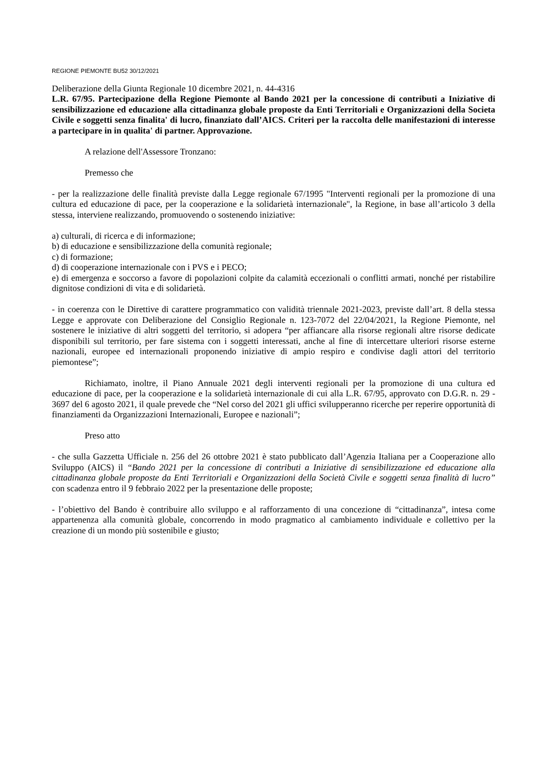REGIONE PIEMONTE BU52 30/12/2021
Deliberazione della Giunta Regionale 10 dicembre 2021, n. 44-4316
L.R. 67/95. Partecipazione della Regione Piemonte al Bando 2021 per la concessione di contributi a Iniziative di sensibilizzazione ed educazione alla cittadinanza globale proposte da Enti Territoriali e Organizzazioni della Societa Civile e soggetti senza finalita' di lucro, finanziato dall’AICS. Criteri per la raccolta delle manifestazioni di interesse a partecipare in in qualita' di partner. Approvazione.
A relazione dell'Assessore Tronzano:
Premesso che
- per la realizzazione delle finalità previste dalla Legge regionale 67/1995 "Interventi regionali per la promozione di una cultura ed educazione di pace, per la cooperazione e la solidarietà internazionale", la Regione, in base all’articolo 3 della stessa, interviene realizzando, promuovendo o sostenendo iniziative:
a) culturali, di ricerca e di informazione;
b) di educazione e sensibilizzazione della comunità regionale;
c) di formazione;
d) di cooperazione internazionale con i PVS e i PECO;
e) di emergenza e soccorso a favore di popolazioni colpite da calamità eccezionali o conflitti armati, nonché per ristabilire dignitose condizioni di vita e di solidarietà.
- in coerenza con le Direttive di carattere programmatico con validità triennale 2021-2023, previste dall’art. 8 della stessa Legge e approvate con Deliberazione del Consiglio Regionale n. 123-7072 del 22/04/2021, la Regione Piemonte, nel sostenere le iniziative di altri soggetti del territorio, si adopera “per affiancare alla risorse regionali altre risorse dedicate disponibili sul territorio, per fare sistema con i soggetti interessati, anche al fine di intercettare ulteriori risorse esterne nazionali, europee ed internazionali proponendo iniziative di ampio respiro e condivise dagli attori del territorio piemontese”;
Richiamato, inoltre, il Piano Annuale 2021 degli interventi regionali per la promozione di una cultura ed educazione di pace, per la cooperazione e la solidarietà internazionale di cui alla L.R. 67/95, approvato con D.G.R. n. 29 - 3697 del 6 agosto 2021, il quale prevede che “Nel corso del 2021 gli uffici svilupperanno ricerche per reperire opportunità di finanziamenti da Organizzazioni Internazionali, Europee e nazionali”;
Preso atto
- che sulla Gazzetta Ufficiale n. 256 del 26 ottobre 2021 è stato pubblicato dall’Agenzia Italiana per a Cooperazione allo Sviluppo (AICS) il “Bando 2021 per la concessione di contributi a Iniziative di sensibilizzazione ed educazione alla cittadinanza globale proposte da Enti Territoriali e Organizzazioni della Società Civile e soggetti senza finalità di lucro” con scadenza entro il 9 febbraio 2022 per la presentazione delle proposte;
- l’obiettivo del Bando è contribuire allo sviluppo e al rafforzamento di una concezione di “cittadinanza”, intesa come appartenenza alla comunità globale, concorrendo in modo pragmatico al cambiamento individuale e collettivo per la creazione di un mondo più sostenibile e giusto;